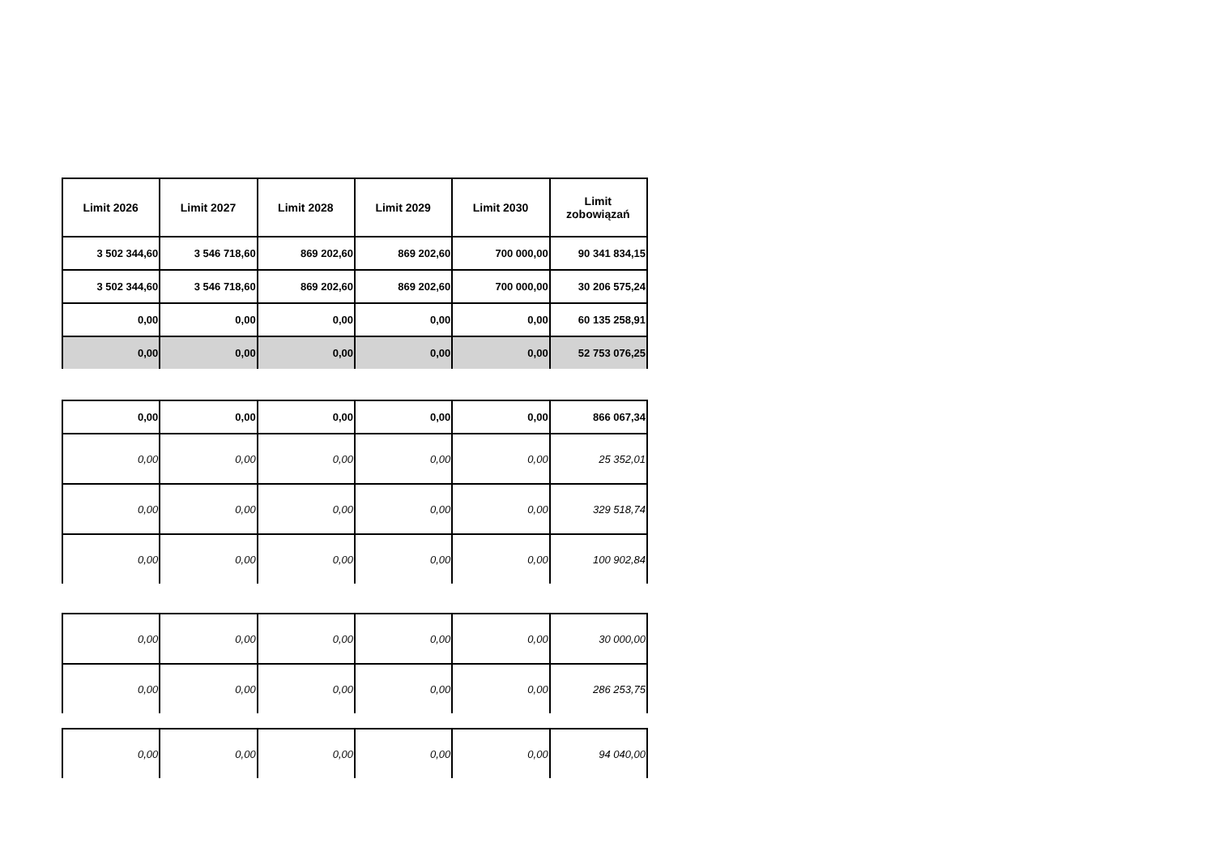| Limit 2026 | Limit 2027 | Limit 2028 | Limit 2029 | Limit 2030 | Limit zobowiązań |
| --- | --- | --- | --- | --- | --- |
| 3 502 344,60 | 3 546 718,60 | 869 202,60 | 869 202,60 | 700 000,00 | 90 341 834,15 |
| 3 502 344,60 | 3 546 718,60 | 869 202,60 | 869 202,60 | 700 000,00 | 30 206 575,24 |
| 0,00 | 0,00 | 0,00 | 0,00 | 0,00 | 60 135 258,91 |
| 0,00 | 0,00 | 0,00 | 0,00 | 0,00 | 52 753 076,25 |
| 0,00 | 0,00 | 0,00 | 0,00 | 0,00 | 866 067,34 |
| 0,00 | 0,00 | 0,00 | 0,00 | 0,00 | 25 352,01 |
| 0,00 | 0,00 | 0,00 | 0,00 | 0,00 | 329 518,74 |
| 0,00 | 0,00 | 0,00 | 0,00 | 0,00 | 100 902,84 |
| 0,00 | 0,00 | 0,00 | 0,00 | 0,00 | 30 000,00 |
| 0,00 | 0,00 | 0,00 | 0,00 | 0,00 | 286 253,75 |
| 0,00 | 0,00 | 0,00 | 0,00 | 0,00 | 94 040,00 |